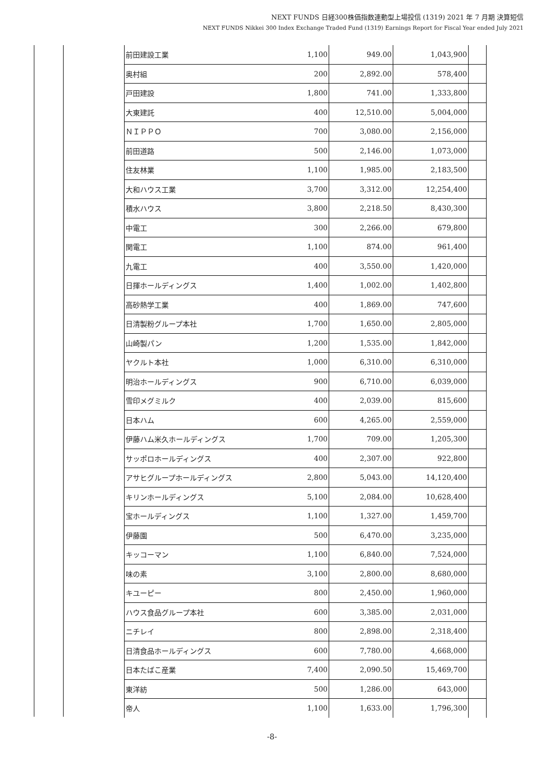NEXT FUNDS 日経300株価指数連動型上場投信 (1319) 2021 年 7 月期 決算短信
NEXT FUNDS Nikkei 300 Index Exchange Traded Fund (1319) Earnings Report for Fiscal Year ended July 2021
| 前田建設工業 | 1,100 | 949.00 | 1,043,900 | |
| 奥村組 | 200 | 2,892.00 | 578,400 | |
| 戸田建設 | 1,800 | 741.00 | 1,333,800 | |
| 大東建託 | 400 | 12,510.00 | 5,004,000 | |
| ＮＩＰＰＯ | 700 | 3,080.00 | 2,156,000 | |
| 前田道路 | 500 | 2,146.00 | 1,073,000 | |
| 住友林業 | 1,100 | 1,985.00 | 2,183,500 | |
| 大和ハウス工業 | 3,700 | 3,312.00 | 12,254,400 | |
| 積水ハウス | 3,800 | 2,218.50 | 8,430,300 | |
| 中電工 | 300 | 2,266.00 | 679,800 | |
| 関電工 | 1,100 | 874.00 | 961,400 | |
| 九電工 | 400 | 3,550.00 | 1,420,000 | |
| 日揮ホールディングス | 1,400 | 1,002.00 | 1,402,800 | |
| 高砂熱学工業 | 400 | 1,869.00 | 747,600 | |
| 日清製粉グループ本社 | 1,700 | 1,650.00 | 2,805,000 | |
| 山崎製パン | 1,200 | 1,535.00 | 1,842,000 | |
| ヤクルト本社 | 1,000 | 6,310.00 | 6,310,000 | |
| 明治ホールディングス | 900 | 6,710.00 | 6,039,000 | |
| 雪印メグミルク | 400 | 2,039.00 | 815,600 | |
| 日本ハム | 600 | 4,265.00 | 2,559,000 | |
| 伊藤ハム米久ホールディングス | 1,700 | 709.00 | 1,205,300 | |
| サッポロホールディングス | 400 | 2,307.00 | 922,800 | |
| アサヒグループホールディングス | 2,800 | 5,043.00 | 14,120,400 | |
| キリンホールディングス | 5,100 | 2,084.00 | 10,628,400 | |
| 宝ホールディングス | 1,100 | 1,327.00 | 1,459,700 | |
| 伊藤園 | 500 | 6,470.00 | 3,235,000 | |
| キッコーマン | 1,100 | 6,840.00 | 7,524,000 | |
| 味の素 | 3,100 | 2,800.00 | 8,680,000 | |
| キユーピー | 800 | 2,450.00 | 1,960,000 | |
| ハウス食品グループ本社 | 600 | 3,385.00 | 2,031,000 | |
| ニチレイ | 800 | 2,898.00 | 2,318,400 | |
| 日清食品ホールディングス | 600 | 7,780.00 | 4,668,000 | |
| 日本たばこ産業 | 7,400 | 2,090.50 | 15,469,700 | |
| 東洋紡 | 500 | 1,286.00 | 643,000 | |
| 帝人 | 1,100 | 1,633.00 | 1,796,300 | |
-8-